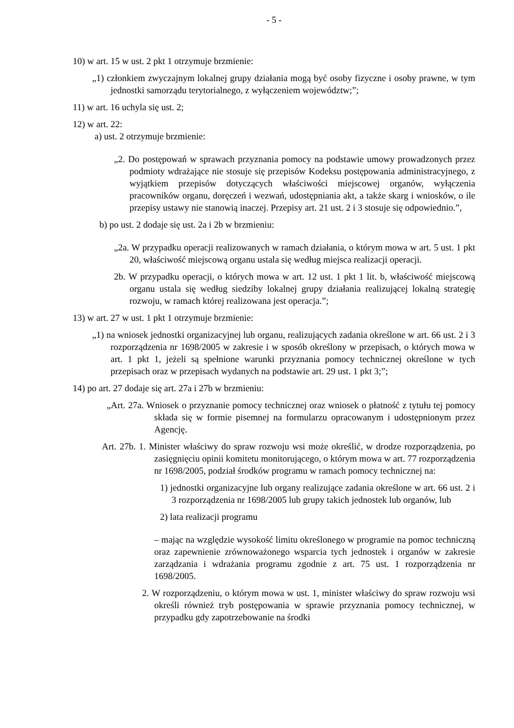- 5 -
10) w art. 15 w ust. 2 pkt 1 otrzymuje brzmienie:
„1) członkiem zwyczajnym lokalnej grupy działania mogą być osoby fizyczne i osoby prawne, w tym jednostki samorządu terytorialnego, z wyłączeniem województw;”;
11) w art. 16 uchyla się ust. 2;
12) w art. 22:
a) ust. 2 otrzymuje brzmienie:
„2. Do postępowań w sprawach przyznania pomocy na podstawie umowy prowadzonych przez podmioty wdrażające nie stosuje się przepisów Kodeksu postępowania administracyjnego, z wyjątkiem przepisów dotyczących właściwości miejscowej organów, wyłączenia pracowników organu, doręczeń i wezwań, udostępniania akt, a także skarg i wniosków, o ile przepisy ustawy nie stanowią inaczej. Przepisy art. 21 ust. 2 i 3 stosuje się odpowiednio.”,
b) po ust. 2 dodaje się ust. 2a i 2b w brzmieniu:
„2a. W przypadku operacji realizowanych w ramach działania, o którym mowa w art. 5 ust. 1 pkt 20, właściwość miejscową organu ustala się według miejsca realizacji operacji.
2b. W przypadku operacji, o których mowa w art. 12 ust. 1 pkt 1 lit. b, właściwość miejscową organu ustala się według siedziby lokalnej grupy działania realizującej lokalną strategię rozwoju, w ramach której realizowana jest operacja.”;
13) w art. 27 w ust. 1 pkt 1 otrzymuje brzmienie:
„1) na wniosek jednostki organizacyjnej lub organu, realizujących zadania określone w art. 66 ust. 2 i 3 rozporządzenia nr 1698/2005 w zakresie i w sposób określony w przepisach, o których mowa w art. 1 pkt 1, jeżeli są spełnione warunki przyznania pomocy technicznej określone w tych przepisach oraz w przepisach wydanych na podstawie art. 29 ust. 1 pkt 3;”;
14) po art. 27 dodaje się art. 27a i 27b w brzmieniu:
„Art. 27a. Wniosek o przyznanie pomocy technicznej oraz wniosek o płatność z tytułu tej pomocy składa się w formie pisemnej na formularzu opracowanym i udostępnionym przez Agencję.
Art. 27b. 1. Minister właściwy do spraw rozwoju wsi może określić, w drodze rozporządzenia, po zasięgnięciu opinii komitetu monitorującego, o którym mowa w art. 77 rozporządzenia nr 1698/2005, podział środków programu w ramach pomocy technicznej na:
1) jednostki organizacyjne lub organy realizujące zadania określone w art. 66 ust. 2 i 3 rozporządzenia nr 1698/2005 lub grupy takich jednostek lub organów, lub
2) lata realizacji programu
– mając na względzie wysokość limitu określonego w programie na pomoc techniczną oraz zapewnienie zrównoważonego wsparcia tych jednostek i organów w zakresie zarządzania i wdrażania programu zgodnie z art. 75 ust. 1 rozporządzenia nr 1698/2005.
2. W rozporządzeniu, o którym mowa w ust. 1, minister właściwy do spraw rozwoju wsi określi również tryb postępowania w sprawie przyznania pomocy technicznej, w przypadku gdy zapotrzebowanie na środki